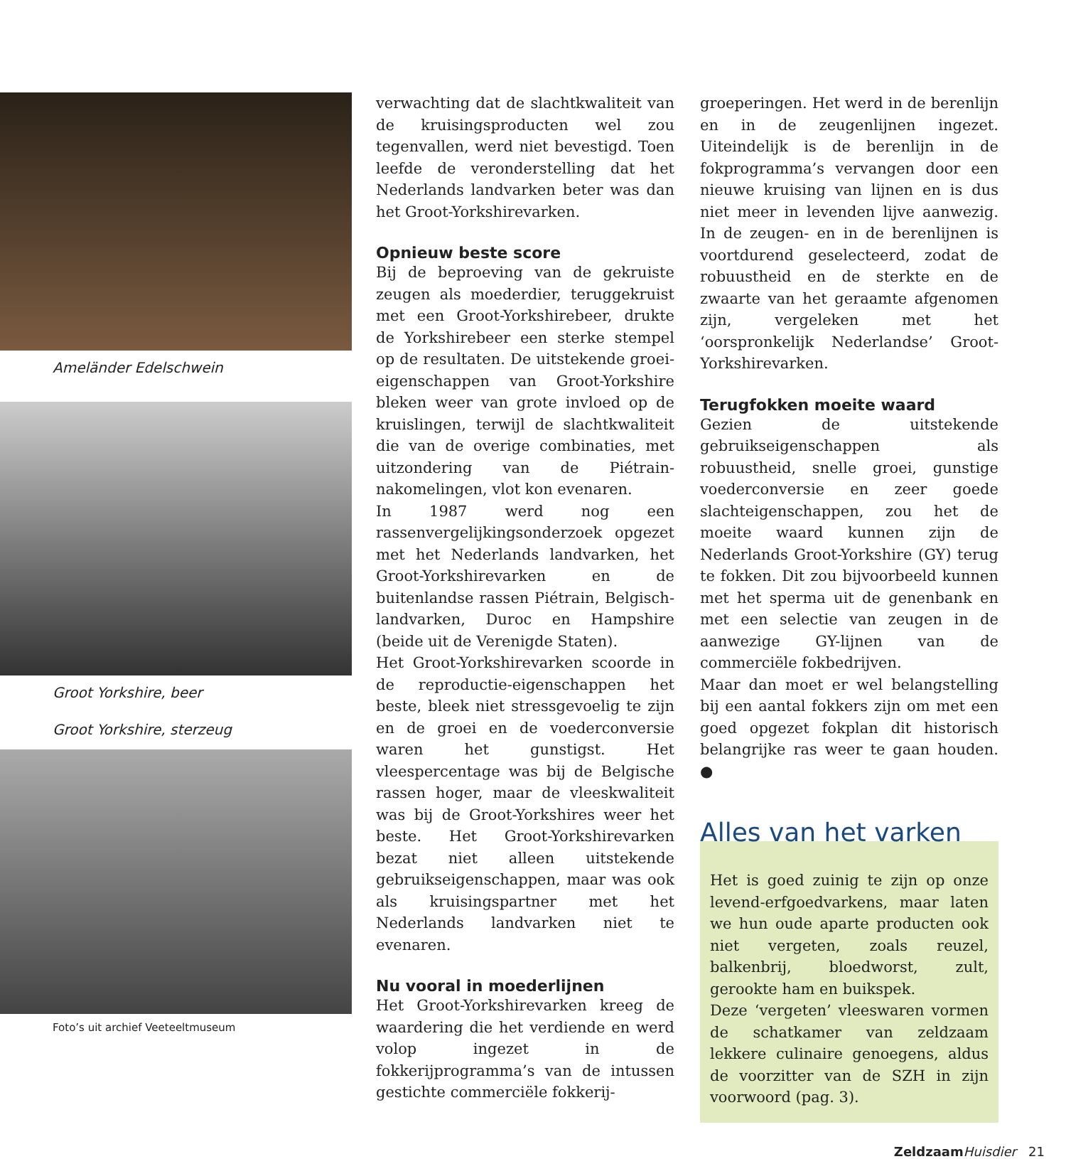Ameländer Edelschwein
Groot Yorkshire, beer
Groot Yorkshire, sterzeug
Foto’s uit archief Veeteeltmuseum
verwachting dat de slachtkwaliteit van de kruisingsproducten wel zou tegenvallen, werd niet bevestigd. Toen leefde de veronderstelling dat het Nederlands landvarken beter was dan het Groot-Yorkshirevarken.
Opnieuw beste score
Bij de beproeving van de gekruiste zeugen als moederdier, teruggekruist met een Groot-Yorkshirebeer, drukte de Yorkshirebeer een sterke stempel op de resultaten. De uitstekende groei-eigenschappen van Groot-Yorkshire bleken weer van grote invloed op de kruislingen, terwijl de slachtkwaliteit die van de overige combinaties, met uitzondering van de Piétrain-nakomelingen, vlot kon evenaren.
In 1987 werd nog een rassenvergelijkingsonderzoek opgezet met het Nederlands landvarken, het Groot-Yorkshirevarken en de buitenlandse rassen Piétrain, Belgisch-landvarken, Duroc en Hampshire (beide uit de Verenigde Staten).
Het Groot-Yorkshirevarken scoorde in de reproductie-eigenschappen het beste, bleek niet stressgevoelig te zijn en de groei en de voederconversie waren het gunstigst. Het vleespercentage was bij de Belgische rassen hoger, maar de vleeskwaliteit was bij de Groot-Yorkshires weer het beste. Het Groot-Yorkshirevarken bezat niet alleen uitstekende gebruikseigenschappen, maar was ook als kruisingspartner met het Nederlands landvarken niet te evenaren.
Nu vooral in moederlijnen
Het Groot-Yorkshirevarken kreeg de waardering die het verdiende en werd volop ingezet in de fokkerijprogramma’s van de intussen gestichte commerciële fokkerij-
groeperingen. Het werd in de berenlijn en in de zeugenlijnen ingezet. Uiteindelijk is de berenlijn in de fokprogramma’s vervangen door een nieuwe kruising van lijnen en is dus niet meer in levenden lijve aanwezig. In de zeugen- en in de berenlijnen is voortdurend geselecteerd, zodat de robuustheid en de sterkte en de zwaarte van het geraamte afgenomen zijn, vergeleken met het ‘oorspronkelijk Nederlandse’ Groot-Yorkshirevarken.
Terugfokken moeite waard
Gezien de uitstekende gebruikseigenschappen als robuustheid, snelle groei, gunstige voederconversie en zeer goede slachteigenschappen, zou het de moeite waard kunnen zijn de Nederlands Groot-Yorkshire (GY) terug te fokken. Dit zou bijvoorbeeld kunnen met het sperma uit de genenbank en met een selectie van zeugen in de aanwezige GY-lijnen van de commerciële fokbedrijven.
Maar dan moet er wel belangstelling bij een aantal fokkers zijn om met een goed opgezet fokplan dit historisch belangrijke ras weer te gaan houden. ●
Alles van het varken
Het is goed zuinig te zijn op onze levend-erfgoedvarkens, maar laten we hun oude aparte producten ook niet vergeten, zoals reuzel, balkenbrij, bloedworst, zult, gerookte ham en buikspek.
Deze ‘vergeten’ vleeswaren vormen de schatkamer van zeldzaam lekkere culinaire genoegens, aldus de voorzitter van de SZH in zijn voorwoord (pag. 3).
Zeldzaam Huisdier 21